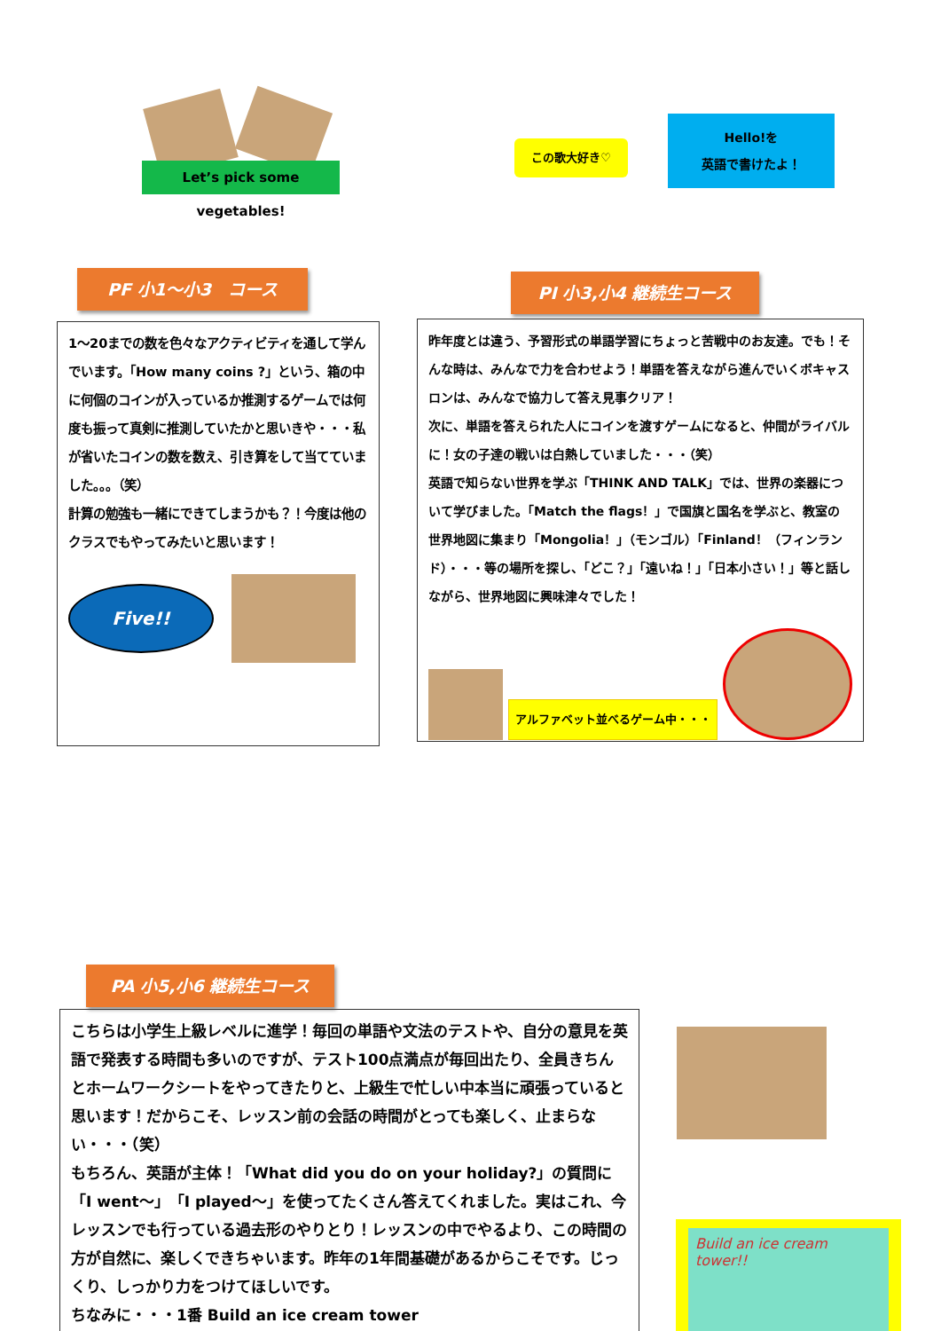Let’s pick some vegetables!
この歌大好き♡
Hello!を
英語で書けたよ！
PF 小1～小3　コース PI 小3,小4 継続生コース
1～20までの数を色々なアクティビティを通して学んでいます。「How many coins ?」という、箱の中に何個のコインが入っているか推測するゲームでは何度も振って真剣に推測していたかと思いきや・・・私が省いたコインの数を数え、引き算をして当てていました。。。（笑）
計算の勉強も一緒にできてしまうかも？！今度は他のクラスでもやってみたいと思います！
Five!!
昨年度とは違う、予習形式の単語学習にちょっと苦戦中のお友達。でも！そんな時は、みんなで力を合わせよう！単語を答えながら進んでいくボキャスロンは、みんなで協力して答え見事クリア！
次に、単語を答えられた人にコインを渡すゲームになると、仲間がライバルに！女の子達の戦いは白熱していました・・・（笑）
英語で知らない世界を学ぶ「THINK AND TALK」では、世界の楽器について学びました。「Match the flags！」で国旗と国名を学ぶと、教室の世界地図に集まり「Mongolia！」（モンゴル）「Finland！（フィンランド）・・・等の場所を探し、「どこ？」「遠いね！」「日本小さい！」等と話しながら、世界地図に興味津々でした！
アルファベット並べるゲーム中・・・
PA 小5,小6 継続生コース
こちらは小学生上級レベルに進学！毎回の単語や文法のテストや、自分の意見を英語で発表する時間も多いのですが、テスト100点満点が毎回出たり、全員きちんとホームワークシートをやってきたりと、上級生で忙しい中本当に頑張っていると思います！だからこそ、レッスン前の会話の時間がとっても楽しく、止まらない・・・（笑）
もちろん、英語が主体！「What did you do on your holiday?」の質問に「I went～」「I played～」を使ってたくさん答えてくれました。実はこれ、今レッスンでも行っている過去形のやりとり！レッスンの中でやるより、この時間の方が自然に、楽しくできちゃいます。昨年の1年間基礎があるからこそです。じっくり、しっかり力をつけてほしいです。
ちなみに・・・1番 Build an ice cream tower
Build an ice cream tower!!